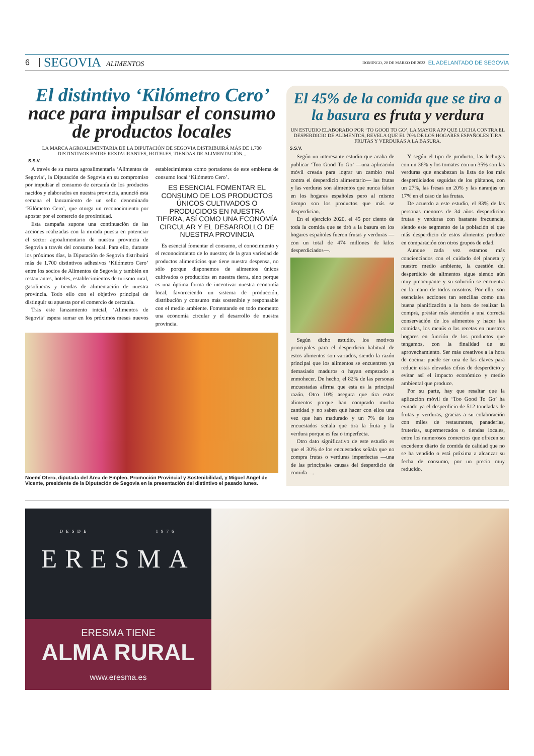6 SEGOVIA ALIMENTOS DOMINGO, 20 DE MARZO DE 2022 EL ADELANTADO DE SEGOVIA
El distintivo ‘Kilómetro Cero’ nace para impulsar el consumo de productos locales
LA MARCA AGROALIMENTARIA DE LA DIPUTACIÓN DE SEGOVIA DISTRIBUIRÁ MÁS DE 1.700 DISTINTIVOS ENTRE RESTAURANTES, HOTELES, TIENDAS DE ALIMENTACIÓN...
S.S.V.
A través de su marca agroalimentaria ‘Alimentos de Segovia’, la Diputación de Segovia en su compromiso por impulsar el consumo de cercanía de los productos nacidos y elaborados en nuestra provincia, anunció esta semana el lanzamiento de un sello denominado ‘Kilómetro Cero’, que otorga un reconocimiento por apostar por el comercio de proximidad.
Esta campaña supone una continuación de las acciones realizadas con la mirada puesta en potenciar el sector agroalimentario de nuestra provincia de Segovia a través del consumo local. Para ello, durante los próximos días, la Diputación de Segovia distribuirá más de 1.700 distintivos adhesivos ‘Kilómetro Cero’ entre los socios de Alimentos de Segovia y también en restaurantes, hoteles, establecimientos de turismo rural, gasolineras y tiendas de alimentación de nuestra provincia. Todo ello con el objetivo principal de distinguir su apuesta por el comercio de cercanía.
Tras este lanzamiento inicial, ‘Alimentos de Segovia’ espera sumar en los próximos meses nuevos establecimientos como portadores de este emblema de consumo local ‘Kilómetro Cero’.
ES ESENCIAL FOMENTAR EL CONSUMO DE LOS PRODUCTOS ÚNICOS CULTIVADOS O PRODUCIDOS EN NUESTRA TIERRA, ASÍ COMO UNA ECONOMÍA CIRCULAR Y EL DESARROLLO DE NUESTRA PROVINCIA
Es esencial fomentar el consumo, el conocimiento y el reconocimiento de lo nuestro; de la gran variedad de productos alimenticios que tiene nuestra despensa, no sólo porque disponemos de alimentos únicos cultivados o producidos en nuestra tierra, sino porque es una óptima forma de incentivar nuestra economía local, favoreciendo un sistema de producción, distribución y consumo más sostenible y responsable con el medio ambiente. Fomentando en todo momento una economía circular y el desarrollo de nuestra provincia.
Noemí Otero, diputada del Área de Empleo, Promoción Provincial y Sostenibilidad, y Miguel Ángel de Vicente, presidente de la Diputación de Segovia en la presentación del distintivo el pasado lunes.
El 45% de la comida que se tira a la basura es fruta y verdura
UN ESTUDIO ELABORADO POR ‘TO GOOD TO GO’, LA MAYOR APP QUE LUCHA CONTRA EL DESPERDICIO DE ALIMENTOS, REVELA QUE EL 70% DE LOS HOGARES ESPAÑOLES TIRA FRUTAS Y VERDURAS A LA BASURA.
S.S.V.
Según un interesante estudio que acaba de publicar ‘Too Good To Go’ —una aplicación móvil creada para lograr un cambio real contra el desperdicio alimentario— las frutas y las verduras son alimentos que nunca faltan en los hogares españoles pero al mismo tiempo son los productos que más se desperdician.
En el ejercicio 2020, el 45 por ciento de toda la comida que se tiró a la basura en los hogares españoles fueron frutas y verduras —con un total de 474 millones de kilos desperdiciados—.
Según dicho estudio, los motivos principales para el desperdicio habitual de estos alimentos son variados, siendo la razón principal que los alimentos se encuentren ya demasiado maduros o hayan empezado a enmohecer. De hecho, el 82% de las personas encuestadas afirma que esta es la principal razón. Otro 10% asegura que tira estos alimentos porque han comprado mucha cantidad y no saben qué hacer con ellos una vez que han madurado y un 7% de los encuestados señala que tira la fruta y la verdura porque es fea o imperfecta.
Otro dato significativo de este estudio es que el 30% de los encuestados señala que no compra frutas o verduras imperfectas —una de las principales causas del desperdicio de comida—.
Y según el tipo de producto, las lechugas con un 36% y los tomates con un 35% son las verduras que encabezan la lista de los más desperdiciados seguidas de los plátanos, con un 27%, las fresas un 20% y las naranjas un 17% en el caso de las frutas.
De acuerdo a este estudio, el 83% de las personas menores de 34 años desperdician frutas y verduras con bastante frecuencia, siendo este segmento de la población el que más desperdicio de estos alimentos produce en comparación con otros grupos de edad.
Aunque cada vez estamos más concienciados con el cuidado del planeta y nuestro medio ambiente, la cuestión del desperdicio de alimentos sigue siendo aún muy preocupante y su solución se encuentra en la mano de todos nosotros. Por ello, son esenciales acciones tan sencillas como una buena planificación a la hora de realizar la compra, prestar más atención a una correcta conservación de los alimentos y hacer las comidas, los menús o las recetas en nuestros hogares en función de los productos que tengamos, con la finalidad de su aprovechamiento. Ser más creativos a la hora de cocinar puede ser una de las claves para reducir estas elevadas cifras de desperdicio y evitar así el impacto económico y medio ambiental que produce.
Por su parte, hay que resaltar que la aplicación móvil de ‘Too Good To Go’ ha evitado ya el desperdicio de 512 toneladas de frutas y verduras, gracias a su colaboración con miles de restaurantes, panaderías, fruterías, supermercados o tiendas locales, entre los numerosos comercios que ofrecen su excedente diario de comida de calidad que no se ha vendido o está próxima a alcanzar su fecha de consumo, por un precio muy reducido.
DESDE 1976
ERESMA
ERESMA TIENE
ALMA RURAL
www.eresma.es